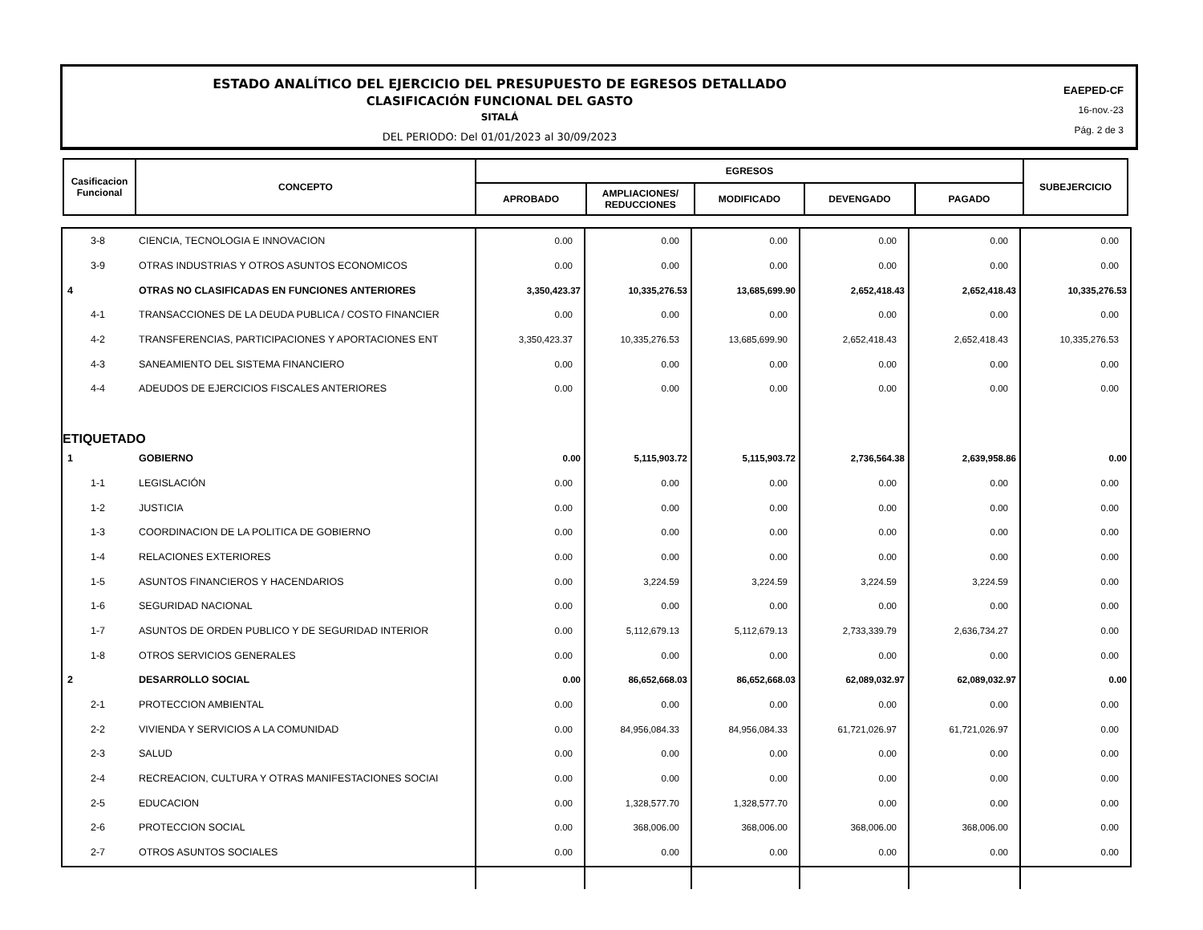ESTADO ANALÍTICO DEL EJERCICIO DEL PRESUPUESTO DE EGRESOS DETALLADO
CLASIFICACIÓN FUNCIONAL DEL GASTO
SITALÁ
DEL PERIODO: Del 01/01/2023 al 30/09/2023
EAEPED-CF
16-nov.-23
Pág. 2 de 3
| Casificacion Funcional | CONCEPTO | EGRESOS | | | | | SUBEJERCICIO |
| --- | --- | --- | --- | --- | --- | --- | --- |
| | | APROBADO | AMPLIACIONES/ REDUCCIONES | MODIFICADO | DEVENGADO | PAGADO | |
| 3-8 | CIENCIA, TECNOLOGIA E INNOVACION | 0.00 | 0.00 | 0.00 | 0.00 | 0.00 | 0.00 |
| 3-9 | OTRAS INDUSTRIAS Y OTROS ASUNTOS ECONOMICOS | 0.00 | 0.00 | 0.00 | 0.00 | 0.00 | 0.00 |
| 4 | OTRAS NO CLASIFICADAS EN FUNCIONES ANTERIORES | 3,350,423.37 | 10,335,276.53 | 13,685,699.90 | 2,652,418.43 | 2,652,418.43 | 10,335,276.53 |
| 4-1 | TRANSACCIONES DE LA DEUDA PUBLICA / COSTO FINANCIER | 0.00 | 0.00 | 0.00 | 0.00 | 0.00 | 0.00 |
| 4-2 | TRANSFERENCIAS, PARTICIPACIONES Y APORTACIONES ENT | 3,350,423.37 | 10,335,276.53 | 13,685,699.90 | 2,652,418.43 | 2,652,418.43 | 10,335,276.53 |
| 4-3 | SANEAMIENTO DEL SISTEMA FINANCIERO | 0.00 | 0.00 | 0.00 | 0.00 | 0.00 | 0.00 |
| 4-4 | ADEUDOS DE EJERCICIOS FISCALES ANTERIORES | 0.00 | 0.00 | 0.00 | 0.00 | 0.00 | 0.00 |
| ETIQUETADO | | | | | | | |
| 1 | GOBIERNO | 0.00 | 5,115,903.72 | 5,115,903.72 | 2,736,564.38 | 2,639,958.86 | 0.00 |
| 1-1 | LEGISLACIÓN | 0.00 | 0.00 | 0.00 | 0.00 | 0.00 | 0.00 |
| 1-2 | JUSTICIA | 0.00 | 0.00 | 0.00 | 0.00 | 0.00 | 0.00 |
| 1-3 | COORDINACION DE LA POLITICA DE GOBIERNO | 0.00 | 0.00 | 0.00 | 0.00 | 0.00 | 0.00 |
| 1-4 | RELACIONES EXTERIORES | 0.00 | 0.00 | 0.00 | 0.00 | 0.00 | 0.00 |
| 1-5 | ASUNTOS FINANCIEROS Y HACENDARIOS | 0.00 | 3,224.59 | 3,224.59 | 3,224.59 | 3,224.59 | 0.00 |
| 1-6 | SEGURIDAD NACIONAL | 0.00 | 0.00 | 0.00 | 0.00 | 0.00 | 0.00 |
| 1-7 | ASUNTOS DE ORDEN PUBLICO Y DE SEGURIDAD INTERIOR | 0.00 | 5,112,679.13 | 5,112,679.13 | 2,733,339.79 | 2,636,734.27 | 0.00 |
| 1-8 | OTROS SERVICIOS GENERALES | 0.00 | 0.00 | 0.00 | 0.00 | 0.00 | 0.00 |
| 2 | DESARROLLO SOCIAL | 0.00 | 86,652,668.03 | 86,652,668.03 | 62,089,032.97 | 62,089,032.97 | 0.00 |
| 2-1 | PROTECCION AMBIENTAL | 0.00 | 0.00 | 0.00 | 0.00 | 0.00 | 0.00 |
| 2-2 | VIVIENDA Y SERVICIOS A LA COMUNIDAD | 0.00 | 84,956,084.33 | 84,956,084.33 | 61,721,026.97 | 61,721,026.97 | 0.00 |
| 2-3 | SALUD | 0.00 | 0.00 | 0.00 | 0.00 | 0.00 | 0.00 |
| 2-4 | RECREACION, CULTURA Y OTRAS MANIFESTACIONES SOCIAI | 0.00 | 0.00 | 0.00 | 0.00 | 0.00 | 0.00 |
| 2-5 | EDUCACION | 0.00 | 1,328,577.70 | 1,328,577.70 | 0.00 | 0.00 | 0.00 |
| 2-6 | PROTECCION SOCIAL | 0.00 | 368,006.00 | 368,006.00 | 368,006.00 | 368,006.00 | 0.00 |
| 2-7 | OTROS ASUNTOS SOCIALES | 0.00 | 0.00 | 0.00 | 0.00 | 0.00 | 0.00 |